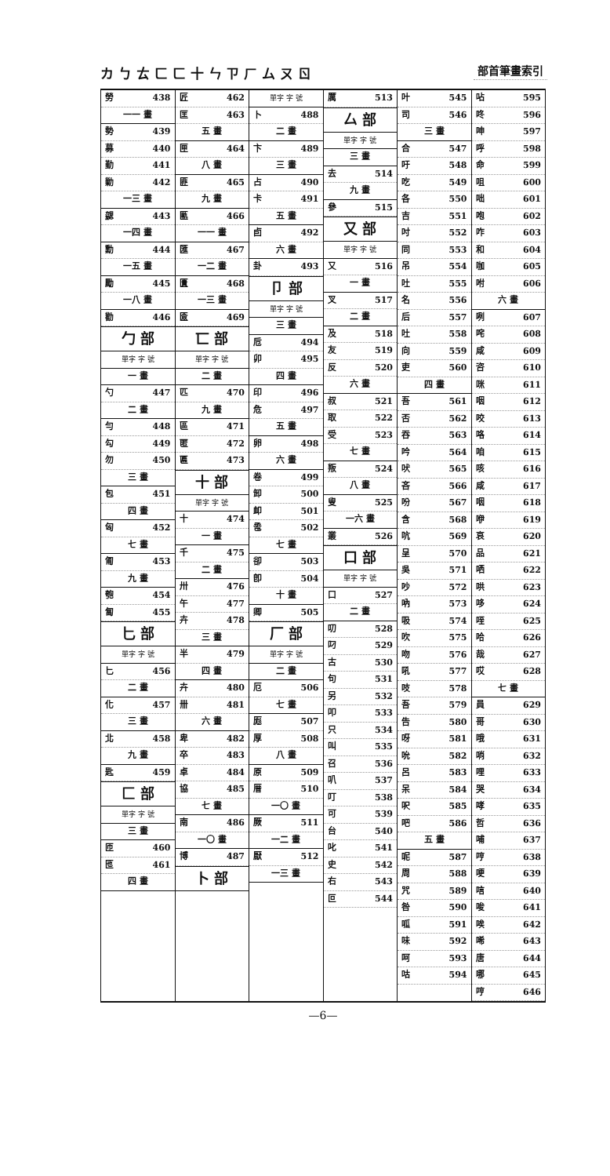カ ㄅ ㄊ ㄈ ㄈ 十 ㄣ ㄗ ㄏ ム ㄡ ㄖ 部首筆畫索引
勞 438
一一 畫
勢 439
募 440
勤 441
勦 442
一三 畫
勰 443
一四 畫
勳 444
一五 畫
勵 445
一八 畫
勸 446
勹 部
單字 字 號
一 畫
勺 447
二 畫
勻 448
勾 449
勿 450
三 畫
包 451
四 畫
匈 452
七 畫
匍 453
九 畫
匏 454
匐 455
匕 部
單字 字 號
匕 456
二 畫
化 457
三 畫
北 458
九 畫
匙 459
匚 部
單字 字 號
三 畫
匝 460
匜 461
四 畫
匠 462
匡 463
五 畫
匣 464
八 畫
匪 465
九 畫
匭 466
一一 畫
匯 467
一二 畫
匱 468
一三 畫
匳 469
匸 部
單字 字 號
二 畫
匹 470
九 畫
區 471
匿 472
匾 473
十 部
單字 字 號
十 474
一 畫
千 475
二 畫
卅 476
午 477
卉 478
三 畫
半 479
四 畫
卉 480
卌 481
六 畫
卑 482
卒 483
卓 484
協 485
七 畫
南 486
一〇 畫
博 487
卜 部
單字 字 號
卜 488
二 畫
卞 489
三 畫
占 490
卡 491
五 畫
卣 492
六 畫
卦 493
卩 部
單字 字 號
三 畫
卮 494
卯 495
四 畫
印 496
危 497
五 畫
卵 498
六 畫
卷 499
卸 500
卹 501
卺 502
七 畫
卻 503
卽 504
十 畫
卿 505
厂 部
單字 字 號
二 畫
厄 506
七 畫
厖 507
厚 508
八 畫
原 509
厝 510
一〇 畫
厥 511
一二 畫
厭 512
一三 畫
厲 513
厶 部
單字 字 號
三 畫
去 514
九 畫
參 515
又 部
單字 字 號
又 516
一 畫
叉 517
二 畫
及 518
友 519
反 520
六 畫
叔 521
取 522
受 523
七 畫
叛 524
八 畫
叟 525
一六 畫
叢 526
口 部
單字 字 號
口 527
二 畫
叨 528
叼 529
古 530
句 531
另 532
叩 533
只 534
叫 535
召 536
叭 537
叮 538
可 539
台 540
叱 541
史 542
右 543
叵 544
叶 545
司 546
三 畫
合 547
吁 548
吃 549
各 550
吉 551
吋 552
同 553
吊 554
吐 555
名 556
后 557
吐 558
向 559
吏 560
四 畫
吾 561
否 562
吞 563
吟 564
吠 565
吝 566
吩 567
含 568
吭 569
呈 570
吳 571
吵 572
吶 573
吸 574
吹 575
吻 576
吼 577
吱 578
吾 579
告 580
呀 581
吮 582
呂 583
呆 584
呎 585
吧 586
五 畫
呢 587
周 588
咒 589
咎 590
呱 591
味 592
呵 593
咕 594
呫 595
咚 596
呻 597
呼 598
命 599
咀 600
咄 601
咆 602
咋 603
和 604
咖 605
咐 606
六 畫
咧 607
咤 608
咸 609
咨 610
咪 611
咽 612
咬 613
咯 614
咱 615
咳 616
咸 617
咽 618
咿 619
哀 620
品 621
哂 622
哄 623
哆 624
咥 625
哈 626
哉 627
哎 628
七 畫
員 629
哥 630
哦 631
哨 632
哩 633
哭 634
哮 635
哲 636
哺 637
哼 638
哽 639
唁 640
唆 641
唉 642
唏 643
唐 644
哪 645
哼 646
—6—